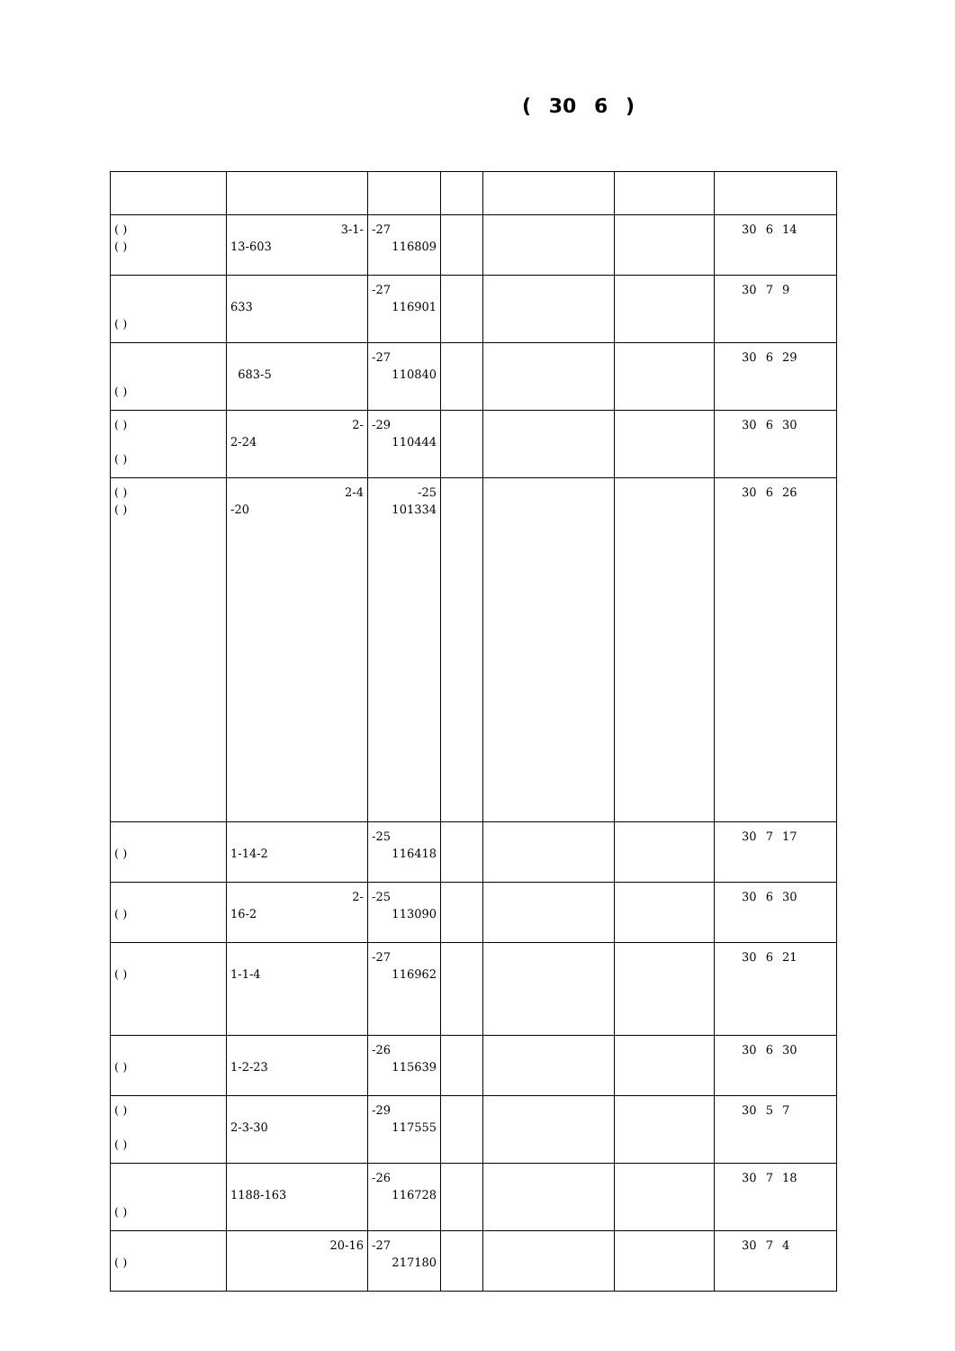( 30 6 )
| ( ) ( ) | 3-1- 13-603 | -27 116809 | | | | 30 6 14 |
| ( ) | 633 | -27 116901 | | | | 30 7 9 |
| ( ) | 683-5 | -27 110840 | | | | 30 6 29 |
| ( ) ( ) | 2- 2-24 | -29 110444 | | | | 30 6 30 |
| ( ) ( ) | 2-4 -20 | -25 101334 | | | | 30 6 26 |
| ( ) | 1-14-2 | -25 116418 | | | | 30 7 17 |
| ( ) | 2- 16-2 | -25 113090 | | | | 30 6 30 |
| ( ) | 1-1-4 | -27 116962 | | | | 30 6 21 |
| ( ) | 1-2-23 | -26 115639 | | | | 30 6 30 |
| ( ) ( ) | 2-3-30 | -29 117555 | | | | 30 5 7 |
| ( ) | 1188-163 | -26 116728 | | | | 30 7 18 |
| ( ) | 20-16 | -27 217180 | | | | 30 7 4 |